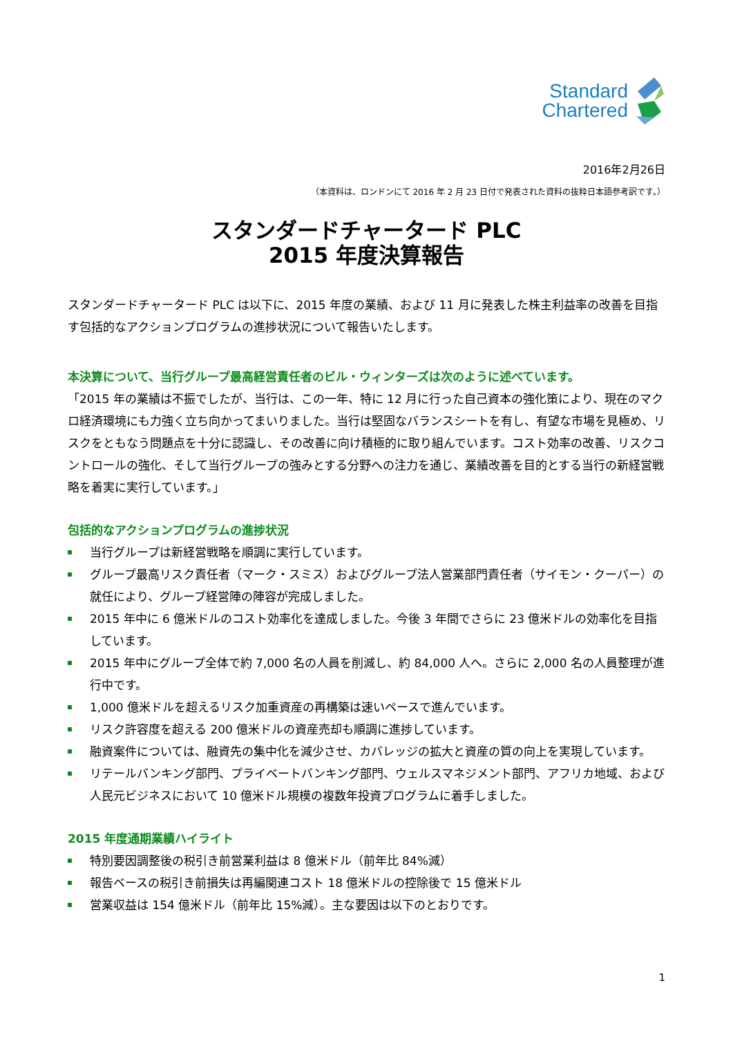Standard
Chartered
2016年2月26日
（本資料は、ロンドンにて 2016 年 2 月 23 日付で発表された資料の抜粋日本語参考訳です。）
スタンダードチャータード PLC
2015 年度決算報告
スタンダードチャータード PLC は以下に、2015 年度の業績、および 11 月に発表した株主利益率の改善を目指す包括的なアクションプログラムの進捗状況について報告いたします。
本決算について、当行グループ最高経営責任者のビル・ウィンターズは次のように述べています。
「2015 年の業績は不振でしたが、当行は、この一年、特に 12 月に行った自己資本の強化策により、現在のマクロ経済環境にも力強く立ち向かってまいりました。当行は堅固なバランスシートを有し、有望な市場を見極め、リスクをともなう問題点を十分に認識し、その改善に向け積極的に取り組んでいます。コスト効率の改善、リスクコントロールの強化、そして当行グループの強みとする分野への注力を通じ、業績改善を目的とする当行の新経営戦略を着実に実行しています。」
包括的なアクションプログラムの進捗状況
当行グループは新経営戦略を順調に実行しています。
グループ最高リスク責任者（マーク・スミス）およびグループ法人営業部門責任者（サイモン・クーパー）の就任により、グループ経営陣の陣容が完成しました。
2015 年中に 6 億米ドルのコスト効率化を達成しました。今後 3 年間でさらに 23 億米ドルの効率化を目指しています。
2015 年中にグループ全体で約 7,000 名の人員を削減し、約 84,000 人へ。さらに 2,000 名の人員整理が進行中です。
1,000 億米ドルを超えるリスク加重資産の再構築は速いペースで進んでいます。
リスク許容度を超える 200 億米ドルの資産売却も順調に進捗しています。
融資案件については、融資先の集中化を減少させ、カバレッジの拡大と資産の質の向上を実現しています。
リテールバンキング部門、プライベートバンキング部門、ウェルスマネジメント部門、アフリカ地域、および人民元ビジネスにおいて 10 億米ドル規模の複数年投資プログラムに着手しました。
2015 年度通期業績ハイライト
特別要因調整後の税引き前営業利益は 8 億米ドル（前年比 84%減）
報告ベースの税引き前損失は再編関連コスト 18 億米ドルの控除後で 15 億米ドル
営業収益は 154 億米ドル（前年比 15%減）。主な要因は以下のとおりです。
1